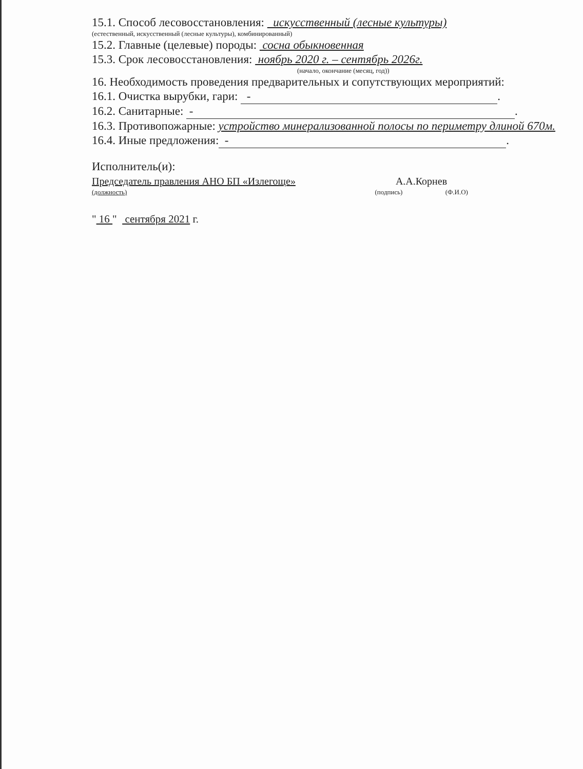15.1. Способ лесовосстановления: искусственный (лесные культуры)
(естественный, искусственный (лесные культуры), комбинированный)
15.2. Главные (целевые) породы: сосна обыкновенная
15.3. Срок лесовосстановления: ноябрь 2020 г. – сентябрь 2026г.
(начало, окончание (месяц, год))
16. Необходимость проведения предварительных и сопутствующих мероприятий:
16.1. Очистка вырубки, гари: -.
16.2. Санитарные: -.
16.3. Противопожарные: устройство минерализованной полосы по периметру длиной 670м.
16.4. Иные предложения: -.
Исполнитель(и):
Председатель правления АНО БП «Излегоще» А.А.Корнев
(должность) (подпись) (Ф.И.О)
" 16 " сентября 2021 г.